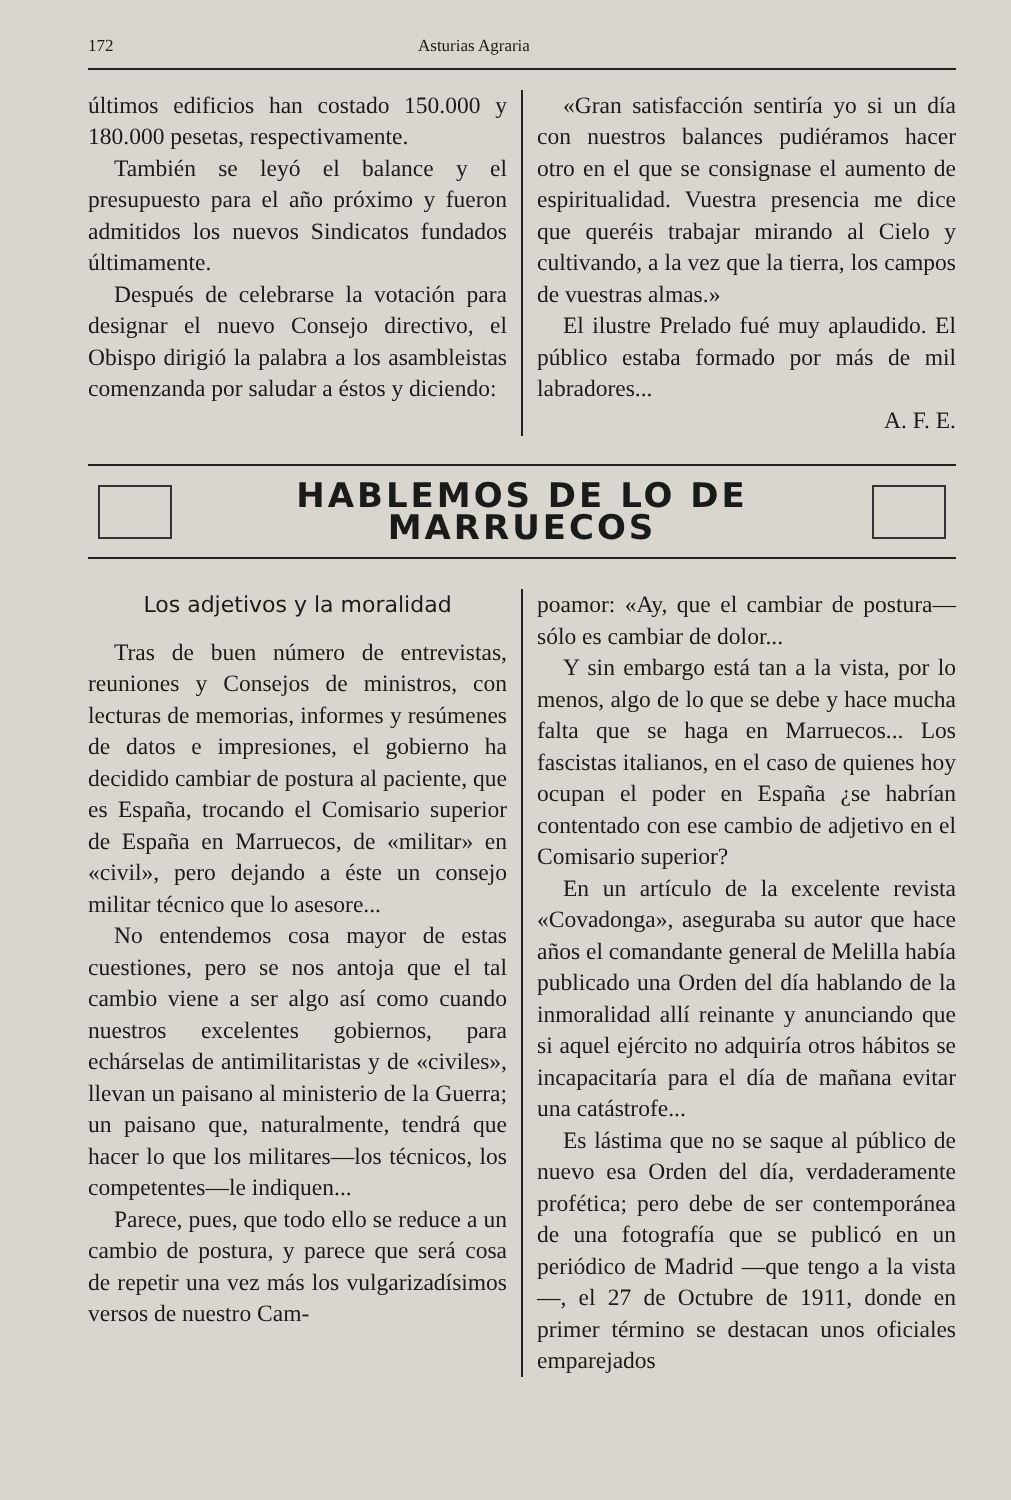172 Asturias Agraria
últimos edificios han costado 150.000 y 180.000 pesetas, respectivamente.
También se leyó el balance y el presupuesto para el año próximo y fueron admitidos los nuevos Sindicatos fundados últimamente.
Después de celebrarse la votación para designar el nuevo Consejo directivo, el Obispo dirigió la palabra a los asambleistas comenzanda por saludar a éstos y diciendo:
«Gran satisfacción sentiría yo si un día con nuestros balances pudiéramos hacer otro en el que se consignase el aumento de espiritualidad. Vuestra presencia me dice que queréis trabajar mirando al Cielo y cultivando, a la vez que la tierra, los campos de vuestras almas.»
El ilustre Prelado fué muy aplaudido. El público estaba formado por más de mil labradores...
A. F. E.
HABLEMOS DE LO DE MARRUECOS
Los adjetivos y la moralidad
Tras de buen número de entrevistas, reuniones y Consejos de ministros, con lecturas de memorias, informes y resúmenes de datos e impresiones, el gobierno ha decidido cambiar de postura al paciente, que es España, trocando el Comisario superior de España en Marruecos, de «militar» en «civil», pero dejando a éste un consejo militar técnico que lo asesore...
No entendemos cosa mayor de estas cuestiones, pero se nos antoja que el tal cambio viene a ser algo así como cuando nuestros excelentes gobiernos, para echárselas de antimilitaristas y de «civiles», llevan un paisano al ministerio de la Guerra; un paisano que, naturalmente, tendrá que hacer lo que los militares—los técnicos, los competentes—le indiquen...
Parece, pues, que todo ello se reduce a un cambio de postura, y parece que será cosa de repetir una vez más los vulgarizadísimos versos de nuestro Cam-
poamor: «Ay, que el cambiar de postura—sólo es cambiar de dolor...
Y sin embargo está tan a la vista, por lo menos, algo de lo que se debe y hace mucha falta que se haga en Marruecos... Los fascistas italianos, en el caso de quienes hoy ocupan el poder en España ¿se habrían contentado con ese cambio de adjetivo en el Comisario superior?
En un artículo de la excelente revista «Covadonga», aseguraba su autor que hace años el comandante general de Melilla había publicado una Orden del día hablando de la inmoralidad allí reinante y anunciando que si aquel ejército no adquiría otros hábitos se incapacitaría para el día de mañana evitar una catástrofe...
Es lástima que no se saque al público de nuevo esa Orden del día, verdaderamente profética; pero debe de ser contemporánea de una fotografía que se publicó en un periódico de Madrid —que tengo a la vista—, el 27 de Octubre de 1911, donde en primer término se destacan unos oficiales emparejados